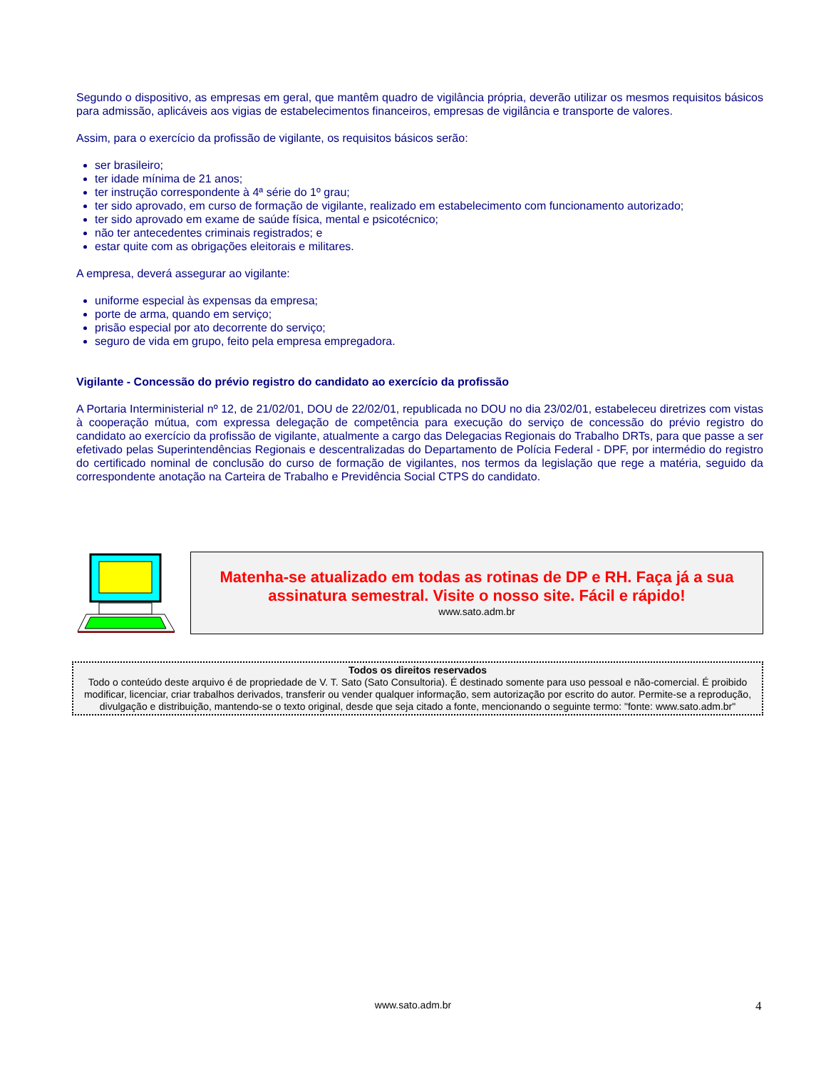Segundo o dispositivo, as empresas em geral, que mantêm quadro de vigilância própria, deverão utilizar os mesmos requisitos básicos para admissão, aplicáveis aos vigias de estabelecimentos financeiros, empresas de vigilância e transporte de valores.
Assim, para o exercício da profissão de vigilante, os requisitos básicos serão:
ser brasileiro;
ter idade mínima de 21 anos;
ter instrução correspondente à 4ª série do 1º grau;
ter sido aprovado, em curso de formação de vigilante, realizado em estabelecimento com funcionamento autorizado;
ter sido aprovado em exame de saúde física, mental e psicotécnico;
não ter antecedentes criminais registrados; e
estar quite com as obrigações eleitorais e militares.
A empresa, deverá assegurar ao vigilante:
uniforme especial às expensas da empresa;
porte de arma, quando em serviço;
prisão especial por ato decorrente do serviço;
seguro de vida em grupo, feito pela empresa empregadora.
Vigilante - Concessão do prévio registro do candidato ao exercício da profissão
A Portaria Interministerial nº 12, de 21/02/01, DOU de 22/02/01, republicada no DOU no dia 23/02/01, estabeleceu diretrizes com vistas à cooperação mútua, com expressa delegação de competência para execução do serviço de concessão do prévio registro do candidato ao exercício da profissão de vigilante, atualmente a cargo das Delegacias Regionais do Trabalho DRTs, para que passe a ser efetivado pelas Superintendências Regionais e descentralizadas do Departamento de Polícia Federal - DPF, por intermédio do registro do certificado nominal de conclusão do curso de formação de vigilantes, nos termos da legislação que rege a matéria, seguido da correspondente anotação na Carteira de Trabalho e Previdência Social CTPS do candidato.
Matenha-se atualizado em todas as rotinas de DP e RH. Faça já a sua assinatura semestral. Visite o nosso site. Fácil e rápido!
www.sato.adm.br
Todos os direitos reservados
Todo o conteúdo deste arquivo é de propriedade de V. T. Sato (Sato Consultoria). É destinado somente para uso pessoal e não-comercial. É proibido modificar, licenciar, criar trabalhos derivados, transferir ou vender qualquer informação, sem autorização por escrito do autor. Permite-se a reprodução, divulgação e distribuição, mantendo-se o texto original, desde que seja citado a fonte, mencionando o seguinte termo: "fonte: www.sato.adm.br"
www.sato.adm.br 4